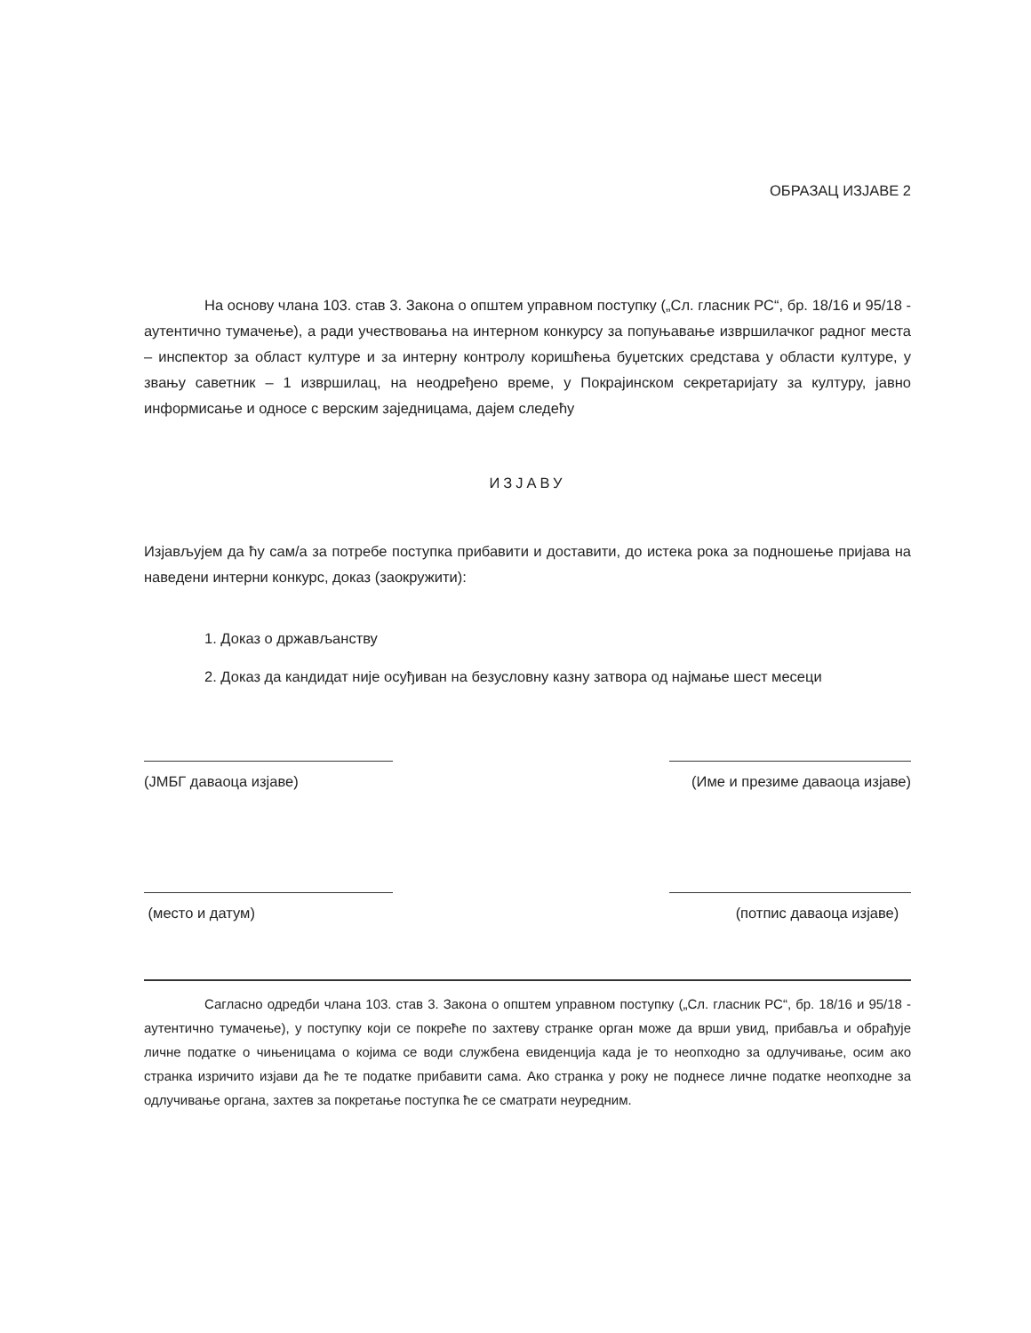ОБРАЗАЦ ИЗЈАВЕ 2
На основу члана 103. став 3. Закона о општем управном поступку („Сл. гласник РС“, бр. 18/16 и 95/18 - аутентично тумачење), а ради учествовања на интерном конкурсу за попуњавање извршилачког радног места – инспектор за област културе и за интерну контролу коришћења буџетских средстава у области културе, у звању саветник – 1 извршилац, на неодређено време, у Покрајинском секретаријату за културу, јавно информисање и односе с верским заједницама, дајем следећу
ИЗЈАВУ
Изјављујем да ћу сам/а за потребе поступка прибавити и доставити, до истека рока за подношење пријава на наведени интерни конкурс, доказ (заокружити):
1. Доказ о држављанству
2. Доказ да кандидат није осуђиван на безусловну казну затвора од најмање шест месеци
(ЈМБГ даваоца изјаве) (Име и презиме даваоца изјаве)
(место и датум) (потпис даваоца изјаве)
Сагласно одредби члана 103. став 3. Закона о општем управном поступку („Сл. гласник РС“, бр. 18/16 и 95/18 - аутентично тумачење), у поступку који се покреће по захтеву странке орган може да врши увид, прибавља и обрађује личне податке о чињеницама о којима се води службена евиденција када је то неопходно за одлучивање, осим ако странка изричито изјави да ће те податке прибавити сама. Ако странка у року не поднесе личне податке неопходне за одлучивање органа, захтев за покретање поступка ће се сматрати неуредним.